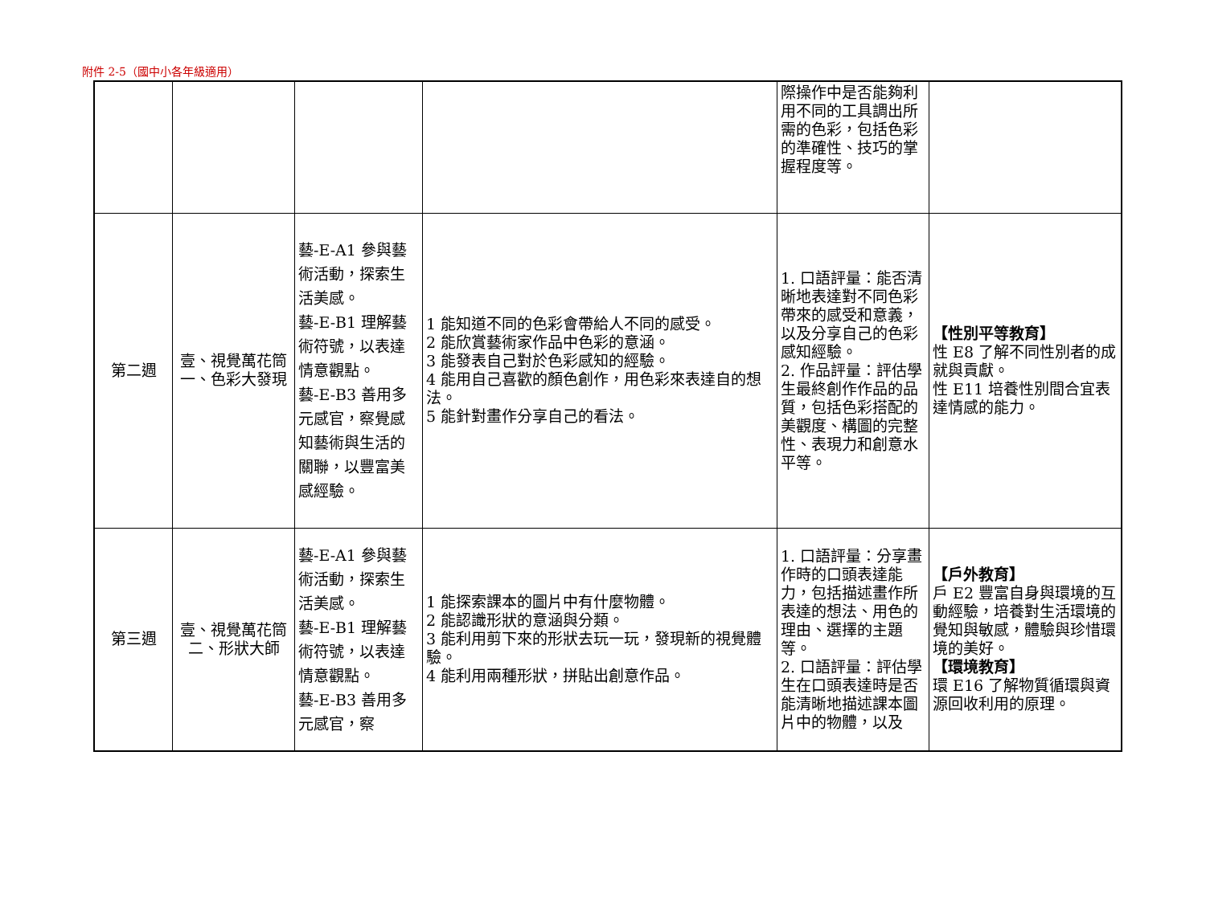附件 2-5（國中小各年級適用）
| | | | | 際操作中是否能夠利用不同的工具調出所需的色彩，包括色彩的準確性、技巧的掌握程度等。 | |
| 第二週 | 壹、視覺萬花筒 一、色彩大發現 | 藝-E-A1 參與藝術活動，探索生活美感。 藝-E-B1 理解藝術符號，以表達情意觀點。 藝-E-B3 善用多元感官，察覺感知藝術與生活的關聯，以豐富美感經驗。 | 1 能知道不同的色彩會帶給人不同的感受。 2 能欣賞藝術家作品中色彩的意涵。 3 能發表自己對於色彩感知的經驗。 4 能用自己喜歡的顏色創作，用色彩來表達自的想法。 5 能針對畫作分享自己的看法。 | 1. 口語評量：能否清晰地表達對不同色彩帶來的感受和意義，以及分享自己的色彩感知經驗。 2. 作品評量：評估學生最終創作作品的品質，包括色彩搭配的美觀度、構圖的完整性、表現力和創意水平等。 | 【性別平等教育】 性 E8 了解不同性別者的成就與貢獻。 性 E11 培養性別間合宜表達情感的能力。 |
| 第三週 | 壹、視覺萬花筒 二、形狀大師 | 藝-E-A1 參與藝術活動，探索生活美感。 藝-E-B1 理解藝術符號，以表達情意觀點。 藝-E-B3 善用多元感官，察 | 1 能探索課本的圖片中有什麼物體。 2 能認識形狀的意涵與分類。 3 能利用剪下來的形狀去玩一玩，發現新的視覺體驗。 4 能利用兩種形狀，拼貼出創意作品。 | 1. 口語評量：分享畫作時的口頭表達能力，包括描述畫作所表達的想法、用色的理由、選擇的主題等。 2. 口語評量：評估學生在口頭表達時是否能清晰地描述課本圖片中的物體，以及 | 【戶外教育】 戶 E2 豐富自身與環境的互動經驗，培養對生活環境的覺知與敏感，體驗與珍惜環境的美好。 【環境教育】 環 E16 了解物質循環與資源回收利用的原理。 |